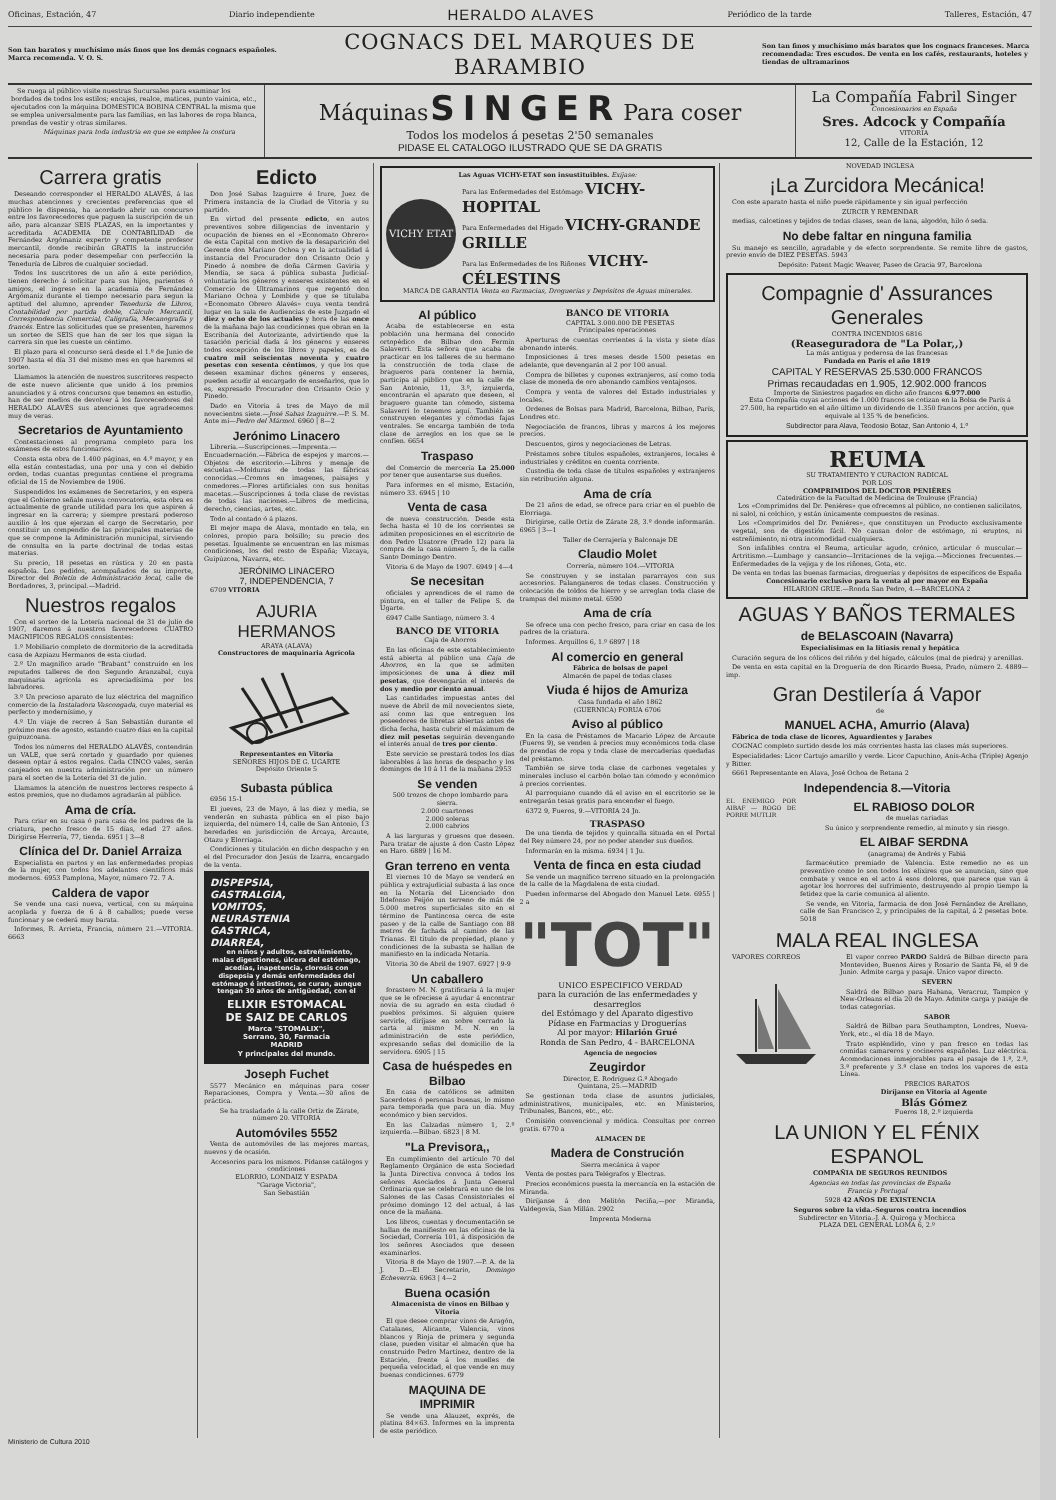Oficinas, Estación, 47 Diario independiente HERALDO ALAVES Periódico de la tarde Talleres, Estación, 47
Son tan baratos y muchísimo más finos que los demás cognacs españoles. Marca recomenda. V. O. S.
COGNACS DEL MARQUES DE BARAMBIO
Son tan finos y muchísimo más baratos que los cognacs franceses. Marca recomendada: Tres escudos. De venta en los cafés, restaurants, hoteles y tiendas de ultramarinos
Se ruega al público visite nuestras Sucursales para examinar los bordados de todos los estilos; encajes, realce, matices, punto vainica, etc., ejecutados con la máquina DOMESTICA BOBINA CENTRAL la misma que se emplea universalmente para las familias, en las labores de ropa blanca, prendas de vestir y otras similares.
Máquinas para toda industria en que se emplee la costura
Máquinas SINGER Para coser
Todos los modelos á pesetas 2'50 semanales
PIDASE EL CATALOGO ILUSTRADO QUE SE DA GRATIS
La Compañía Fabril Singer
Concesionarios en España
Sres. Adcock y Compañía
VITORIA
12, Calle de la Estación, 12
Carrera gratis
Deseando corresponder el HERALDO ALAVÉS, á las muchas atenciones y crecientes preferencias que el público le dispensa, ha acordado abrir un concurso entre los favorecedores que paguen la suscripción de un año, para alcanzar SEIS PLAZAS, en la importantes y acreditada ACADEMIA DE CONTABILIDAD de Fernández Argómaniz experto y competente profesor mercantil, donde recibirán GRATIS la instrucción necesaria para poder desempeñar con perfección la Teneduría de Libros de cualquier sociedad.
Todos los suscritores de un año á este periódico, tienen derecho á solicitar para sus hijos, parientes ó amigos, el ingreso en la academia de Fernández Argómaniz durante el tiempo necesario para segun la aptitud del alumno, aprender Teneduría de Libros, Contabilidad por partida doble, Cálculo Mercantil, Correspondencia Comercial, Caligrafía, Mecanografía y francés. Entre las solicitudes que se presenten, haremos un sorteo de SEIS que han de ser los que sigan la carrera sin que les cueste un céntimo.
El plazo para el concurso será desde el 1.º de Junio de 1907 hasta el día 31 del mismo mes en que haremos el sorteo.
Llamamos la atención de nuestros suscritores respecto de este nuevo aliciente que unido á los premios anunciados y á otros concursos que tenemos en estudio, han de ser medios de devolver á los favorecedores del HERALDO ALAVÉS sus atenciones que agradecemos muy de veras.
Secretarios de Ayuntamiento
Contestaciones al programa completo para los exámenes de estos funcionarios.
Consta esta obra de 1.400 páginas, en 4.º mayor, y en ella están contestadas, una por una y con el debido orden, todas cuantas preguntas contiene el programa oficial de 15 de Noviembre de 1906.
Suspendidos los exámenes de Secretarios, y en espera que el Gobierno señale nueva convocatoria, esta obra es actualmente de grande utilidad para los que aspiren á ingresar en la carrera; y siempre prestará poderoso auxilio á los que ejerzan el cargo de Secretario, por constituir un compendio de las principales materias de que se compone la Administración municipal, sirviendo de consulta en la parte doctrinal de todas estas materias.
Su precio, 18 pesetas en rústica y 20 en pasta española. Los pedidos, acompañados de su importe, Director del Boletín de Administración local, calle de Bordadores, 3, principal.—Madrid.
Nuestros regalos
Con el sorteo de la Lotería nacional de 31 de julio de 1907, daremos á nuestros favorecedores CUATRO MAGNIFICOS REGALOS consistentes:
1.º Mobiliario completo de dormitorio de la acreditada casa de Azpiazu Hermanos de esta ciudad.
2.º Un magnífico arado "Brabant" construido en los reputados talleres de don Segundo Aranzabal, cuya maquinaria agrícola es apreciadísima por los labradores.
3.º Un precioso aparato de luz eléctrica del magnífico comercio de la Instaladora Vascongada, cuyo material es perfecto y modernísimo, y
4.º Un viaje de recreo á San Sebastián durante el próximo mes de agosto, estando cuatro días en la capital guipuzcoana.
Todos los números del HERALDO ALAVÉS, contendrán un VALE, que será cortado y guardado por quienes deseen optar á estos regalos. Cada CINCO vales, serán canjeados en nuestra administración por un número para el sorteo de la Lotería del 31 de julio.
Llamamos la atención de nuestros lectores respecto á estos premios, que no dudamos agradarán al público.
Ama de cría.
Para criar en su casa ó para casa de los padres de la criatura, pecho fresco de 15 días, edad 27 años. Dirigirse Herrería, 77, tienda. 6951 | 3—8
Clínica del Dr. Daniel Arraiza
Especialista en partos y en las enfermedades propias de la mujer, con todos los adelantos científicos más modernos. 6953 Pamplona, Mayor, número 72. 7 A.
Caldera de vapor
Se vende una casi nueva, vertical, con su máquina acoplada y fuerza de 6 á 8 caballos; puede verse funcionar y se cederá muy barata.
Informes, R. Arrieta, Francia, número 21.—VITORIA. 6663
Edicto
Don José Sabas Izaguirre é Irure, Juez de Primera instancia de la Ciudad de Vitoria y su partido.
En virtud del presente edicto, en autos preventivos sobre diligencias de inventario y ocupación de bienes en el «Economato Obrero» de esta Capital con motivo de la desaparición del Gerente don Mariano Ochoa y en la actualidad á instancia del Procurador don Crisanto Ocio y Pinedo á nombre de doña Cármen Gaviria y Mendía, se saca á pública subasta Judicial-voluntaria los géneros y enseres existentes en el Comercio de Ultramarinos que regentó don Mariano Ochoa y Lombide y que se titulaba «Economato Obrero Alavés» cuya venta tendrá lugar en la sala de Audiencias de este Juzgado el diez y ocho de los actuales y hora de las once de la mañana bajo las condiciones que obran en la Escribanía del Autorizante, advirtiendo que la tasación pericial dada á los géneros y enseres todos excepción de los libros y papeles, es de cuatro mil seiscientas noventa y cuatro pesetas con sesenta céntimos, y que los que deseen examinar dichos géneros y enseres, pueden acudir al encargado de enseñarlos, que lo es, expresado Procurador don Crisanto Ocio y Pinedo.
Dado en Vitoria á tres de Mayo de mil novecientos siete.—José Sabas Izaguirre.—P. S. M. Ante mí—Pedro del Mármol. 6960 | 8—2
Jerónimo Linacero
Librería.—Suscripciones.—Imprenta.—Encuadernación.—Fábrica de espejos y marcos.—Objetos de escritorio.—Libros y menaje de escuelas.—Molduras de todas las fábricas conocidas.—Cromos en imagenes, paisajes y comedores.—Flores artificiales con sus bonitas macetas.—Suscripciones á toda clase de revistas de todas las naciones.—Libros de medicina, derecho, ciencias, artes, etc.
Todo al contado ó á plazos.
El mejor mapa de Alava, montado en tela, en colores, propio para bolsillo; su precio dos pesetas. Igualmente se encuentran en las mismas condiciones, los del resto de España; Vizcaya, Guipúzcoa, Navarra, etc.
JERÓNIMO LINACERO
7, INDEPENDENCIA, 7
6709 VITORIA
AJURIA HERMANOS
ARAYA (ALAVA)
Constructores de maquinaria Agrícola
Representantes en Vitoria
SEÑORES HIJOS DE G. UGARTE
Depósito Oriente 5
Subasta pública
6956 15-1
El jueves, 23 de Mayo, á las diez y media, se venderán en subasta pública en el piso bajo izquierda, del número 14, calle de San Antonio, 13 heredades en jurisdicción de Arcaya, Arcaute, Otazu y Elorriaga.
Condiciones y titulación en dicho despacho y en el del Procurador don Jesús de Izarra, encargado de la venta.
DISPEPSIA,
GASTRALGIA,
VOMITOS,
NEURASTENIA
GASTRICA,
DIARREA,
en niños y adultos, estreñimiento, malas digestiones, úlcera del estómago, acedías, inapetencia, clorosis con dispepsia y demás enfermedades del estómago é intestinos, se curan, aunque tengan 30 años de antigüedad, con el
ELIXIR ESTOMACAL
DE SAIZ DE CARLOS
Marca "STOMALIX",
Serrano, 30, Farmacia
MADRID
Y principales del mundo.
Joseph Fuchet
5577 Mecánico en máquinas para coser Reparaciones, Compra y Venta.—30 años de práctica.
Se ha trasladado á la calle Ortiz de Zárate, número 20. VITORIA
Automóviles 5552
Venta de automóviles de las mejores marcas, nuevos y de ocasión.
Accesorios para los mismos. Pídanse catálogos y condiciones
ELORRIO, LONDAIZ Y ESPADA
"Garage Victoria",
San Sebastián
Las Aguas VICHY-ETAT son insustituibles. Exíjase:
VICHY ETAT
Para las Enfermedades del Estómago VICHY-HOPITAL
Para Enfermedades del Hígado VICHY-GRANDE GRILLE
Para las Enfermedades de los Riñones VICHY-CÉLESTINS
MARCA DE GARANTIA Venta en Farmacias, Droguerías y Depósitos de Aguas minerales.
Al público
Acaba de establecerse en esta población una hermana del conocido ortopédico de Bilbao don Fermín Salaverri. Esta señora que acaba de practicar en los talleres de su hermano la construcción de toda clase de bragueros para contener la hernia, participa al público que en la calle de San Antonio, 11, 3.º, izquierda, encontrarán el aparato que deseen, el braguero guante tan cómodo, sistema Salaverri lo tenemos aquí. También se construyen elegantes y cómodas fajas ventrales. Se encarga también de toda clase de arreglos en los que se le confíen. 6654
Traspaso
del Comercio de mercería La 25.000 por tener que ausentarse sus dueños.
Para informes en el mismo, Estación, número 33. 6945 | 10
Venta de casa
de nueva construcción. Desde esta fecha hasta el 10 de los corrientes se admiten proposiciones en el escritorio de don Pedro Usatorre (Prado 12) para la compra de la casa número 5, de la calle Santo Domingo Dentro.
Vitoria 6 de Mayo de 1907. 6949 | 4—4
Se necesitan
oficiales y aprendices de el ramo de pintura, en el taller de Felipe S. de Ugarte.
6947 Calle Santiago, número 3. 4
BANCO DE VITORIA
Caja de Ahorros
En las oficinas de este establecimiento está abierta al público una Caja de Ahorros, en la que se admiten imposiciones de una á diez mil pesetas, que devengarán el interés de dos y medio por ciento anual.
Las cantidades impuestas antes del nueve de Abril de mil novecientos siete, así como las que entreguen los poseedores de libretas abiertas antes de dicha fecha, hasta cubrir el máximum de diez mil pesetas seguirán devengando el interés anual de tres por ciento.
Este servicio se prestará todos los días laborables á las horas de despacho y los domingos de 10 á 11 de la mañana 2953
Se venden
500 trozos de chopo lombardo para sierra.
2.000 cuartones
2.000 soleras
2.000 cabrios
A las larguras y gruesos que deseen. Para tratar de ajuste á don Casto López en Haro. 6889 | 16 M.
Gran terreno en venta
El viernes 10 de Mayo se venderá en pública y extrajudicial subasta á las once en la Notaría del Licenciado don Ildefonso Feijóo un terreno de más de 5.000 metros superficiales sito en el término de Pantincosa cerca de este paseo y de la calle de Santiago con 88 metros de fachada al camino de las Trianas. El título de propiedad, plano y condiciones de la subasta se hallan de manifiesto en la indicada Notaría.
Vitoria 30 de Abril de 1907. 6927 | 9-9
Un caballero
forastero M. N. gratificaría á la mujer que se le ofreciese á ayudar á encontrar novia de su agrado en esta ciudad ó pueblos próximos. Si alguien quiere servirle, diríjase en sobre cerrado la carta al mismo M. N. en la administración de este periódico, expresando señas del domicilio de la servidora. 6905 | 15
Casa de huéspedes en Bilbao
En casa de católicos se admiten Sacerdotes ó personas buenas, lo mismo para temporada que para un día. Muy económico y bien servidos.
En las Calzadas número 1, 2.º izquierda.—Bilbao. 6823 | 8 M.
"La Previsora,,
En cumplimiento del artículo 70 del Reglamento Orgánico de esta Sociedad la Junta Directiva convoca á todos los señores Asociados á Junta General Ordinaria que se celebrará en uno de los Salones de las Casas Consistoriales el próximo domingo 12 del actual, á las once de la mañana.
Los libros, cuentas y documentación se hallan de manifiesto en las oficinas de la Sociedad, Correría 101, á disposición de los señores Asociados que deseen examinarlos.
Vitoria 8 de Mayo de 1907.—P. A. de la J. D.—El Secretario, Domingo Echeverría. 6963 | 4—2
Buena ocasión
Almacenista de vinos en Bilbao y Vitoria
El que desee comprar vinos de Aragón, Catalanes, Alicante, Valencia, vinos blancos y Rioja de primera y segunda clase, pueden visitar el almacén que ha construido Pedro Martínez, dentro de la Estación, frente á los muelles de pequeña velocidad, el que vende en muy buenas condiciones. 6779
MAQUINA DE IMPRIMIR
Se vende una Alauzet, exprés, de platina 84×63. Informes en la imprenta de este periódico.
BANCO DE VITORIA
CAPITAL 3.000.000 DE PESETAS
Principales operaciones
Aperturas de cuentas corrientes á la vista y siete días abonando interés.
Imposiciones á tres meses desde 1500 pesetas en adelante, que devengarán al 2 por 100 anual.
Compra de billetes y cupones extranjeros, así como toda clase de moneda de oro abonando cambios ventajosos.
Compra y venta de valores del Estado industriales y locales.
Ordenes de Bolsas para Madrid, Barcelona, Bilbao, París, Londres etc.
Negociación de francos, libras y marcos á los mejores precios.
Descuentos, giros y negociaciones de Letras.
Préstamos sobre títulos españoles, extranjeros, locales é industriales y créditos en cuenta corriente.
Custodia de toda clase de títulos españoles y extranjeros sin retribución alguna.
Ama de cría
De 21 años de edad, se ofrece para criar en el pueblo de Elorriaga.
Dirigirse, calle Ortiz de Zárate 28, 3.º donde informarán. 6965 | 3—1
Taller de Cerrajería y Balconaje DE
Claudio Molet
Correría, número 104.—VITORIA
Se construyen y se instalan pararrayos con sus accesorios. Palanganeros de todas clases. Construcción y colocación de toldos de hierro y se arreglan toda clase de trampas del mismo metal. 6590
Ama de cría
Se ofrece una con pecho fresco, para criar en casa de los padres de la criatura.
Informes. Arquillos 6, 1.º 6897 | 18
Al comercio en general
Fábrica de bolsas de papel
Almacén de papel de todas clases
Viuda é hijos de Amuriza
Casa fundada el año 1862
(GUERNICA) FORUA 6706
Aviso al público
En la casa de Préstamos de Macario López de Arcaute (Fueros 9), se venden á precios muy económicos toda clase de prendas de ropa y toda clase de mercaderías quedadas del préstamo.
También se sirve toda clase de carbones vegetales y minerales incluso el carbón bolao tan cómodo y económico á precios corrientes.
Al parroquiano cuando dá el aviso en el escritorio se le entregarán tesas gratis para encender el fuego.
6372 9, Fueros, 9.—VITORIA 24 Jn.
TRASPASO
De una tienda de tejidos y quincalla situada en el Portal del Rey número 24, por no poder atender sus dueños.
Informarán en la misma. 6934 | 1 Ju.
Venta de finca en esta ciudad
Se vende un magnífico terreno situado en la prolongación de la calle de la Magdalena de esta ciudad.
Pueden informarse del Abogado don Manuel Lete. 6955 | 2 a
"TOT"
UNICO ESPECIFICO VERDAD
para la curación de las enfermedades y desarreglos
del Estómago y del Aparato digestivo
Pídase en Farmacias y Droguerías
Al por mayor: Hilarión Grué
Ronda de San Pedro, 4 - BARCELONA
Agencia de negocios
Zeugirdor
Director, E. Rodríguez G.ª Abogado
Quintana, 25.—MADRID
Se gestionan toda clase de asuntos judiciales, administrativos, municipales, etc. en Ministerios, Tribunales, Bancos, etc., etc.
Comisión convencional y módica. Consultas por correo gratis. 6770 a
ALMACEN DE
Madera de Construción
Sierra mecánica á vapor
Venta de postes para Telégrafos y Electras.
Precios económicos puesta la mercancía en la estación de Miranda.
Diríjanse á don Melitón Peciña,—por Miranda, Valdegovía, San Millán. 2902
Imprenta Moderna
NOVEDAD INGLESA
¡La Zurcidora Mecánica!
Con este aparato hasta el niño puede rápidamente y sin igual perfección
ZURCIR Y REMENDAR
medias, calcetines y tejidos de todas clases, sean de lana, algodón, hilo ó seda.
No debe faltar en ninguna familia
Su manejo es sencillo, agradable y de efecto sorprendente. Se remite libre de gastos, previo envío de DIEZ PESETAS. 5943
Depósito: Patent Magic Weaver, Paseo de Gracia 97, Barcelona
Compagnie d' Assurances Generales
CONTRA INCENDIOS 6816
(Reaseguradora de "La Polar,,)
La más antigua y poderosa de las francesas
Fundada en París el año 1819
CAPITAL Y RESERVAS 25.530.000 FRANCOS
Primas recaudadas en 1.905, 12.902.000 francos
Importe de Siniestros pagados en dicho año francos 6.977.000
Esta Compañía cuyas acciones de 1.000 francos se cotizan en la Bolsa de París á 27.500, ha repartido en el año último un dividendo de 1.350 francos por acción, que equivale al 135 % de beneficios.
Subdirector para Alava, Teodosio Botaz, San Antonio 4, 1.º
REUMA
SU TRATAMIENTO Y CURACION RADICAL
POR LOS
COMPRIMIDOS DEL DOCTOR PENIÈRES
Catedrático de la Facultad de Medicina de Toulouse (Francia)
Los «Comprimidos del Dr. Peniéres» que ofrecemos al público, no contienen salicilatos, ni salol, ni colchico, y están únicamente compuestos de resinas.
Los «Comprimidos del Dr. Peniéres», que constituyen un Producto exclusivamente vegetal, son de digestión fácil. No causan dolor de estómago, ni eruptos, ni estreñimiento, ni otra incomodidad cualquiera.
Son infalibles contra el Reuma, articular agudo, crónico, articular ó muscular.—Artritismo.—Lumbago y cansancio—Irritaciones de la vejiga.—Micciones frecuentes.—Enfermedades de la vejiga y de los riñones, Gota, etc.
De venta en todas las buenas farmacias, droguerías y depósitos de específicos de España
Concesionario exclusivo para la venta al por mayor en España
HILARION GRUE.—Ronda San Pedro, 4.—BARCELONA 2
AGUAS Y BAÑOS TERMALES
de BELASCOAIN (Navarra)
Especialísimas en la litiasis renal y hepática
Curación segura de los cólicos del riñón y del hígado, cálculos (mal de piedra) y arenillas.
De venta en esta capital en la Droguería de don Ricardo Buesa, Prado, número 2. 4889—imp.
Gran Destilería á Vapor
de
MANUEL ACHA, Amurrio (Alava)
Fábrica de toda clase de licores, Aguardientes y Jarabes
COGNAC completo surtido desde los más corrientes hasta las clases más superiores.
Especialidades: Licor Cartujo amarillo y verde. Licor Capuchino, Anís-Acha (Triple) Agenjo y Bitter.
6661 Representante en Alava, José Ochoa de Retana 2
Independencia 8.—Vitoria
EL ENEMIGO POR AIBAF — ROGO DE PORRE MUTLIR
EL RABIOSO DOLOR
de muelas cariadas
Su único y sorprendente remedio, al minuto y sin riesgo.
EL AIBAF SERDNA
(anagrama) de Andrés y Fabiá
farmacéutico premiado de Valencia. Este remedio no es un preventivo como lo son todos los elixires que se anuncian, sino que combate y vence en el acto á esos dolores, que parece que van á agotar los horrores del sufrimiento, destruyendo al propio tiempo la fetidez que la carie comunica al aliento.
Se vende, en Vitoria, farmacia de don José Fernández de Arellano, calle de San Francisco 2, y principales de la capital, á 2 pesetas bote. 5018
MALA REAL INGLESA
VAPORES CORREOS El vapor correo PARDO Saldrá de Bilbao directo para Montevideo, Buenos Aires y Rosario de Santa Fé, el 9 de Junio. Admite carga y pasaje. Unico vapor directo.
SEVERN
Saldrá de Bilbao para Habana, Veracruz, Tampico y New-Orleans el día 20 de Mayo. Admite carga y pasaje de todas categorías.
SABOR
Saldrá de Bilbao para Southampton, Londres, Nueva-York, etc., el día 18 de Mayo.
Trato espléndido, vino y pan fresco en todas las comidas camareros y cocineros españoles. Luz eléctrica. Acomodaciones inmejorables para el pasaje de 1.ª, 2.ª, 3.ª preferente y 3.ª clase en todos los vapores de esta Línea.
PRECIOS BARATOS
Diríjanse en Vitoria al Agente
Blás Gómez
Fueros 18, 2.º izquierda
LA UNION Y EL FÉNIX ESPANOL
COMPAÑIA DE SEGUROS REUNIDOS
Agencias en todas las provincias de España
Francia y Portugal
5928 42 AÑOS DE EXISTENCIA
Seguros sobre la vida.-Seguros contra incendios
Subdirector en Vitoria.-J. A. Quiroga y Mochicca
PLAZA DEL GENERAL LOMA 6, 2.º
Ministerio de Cultura 2010